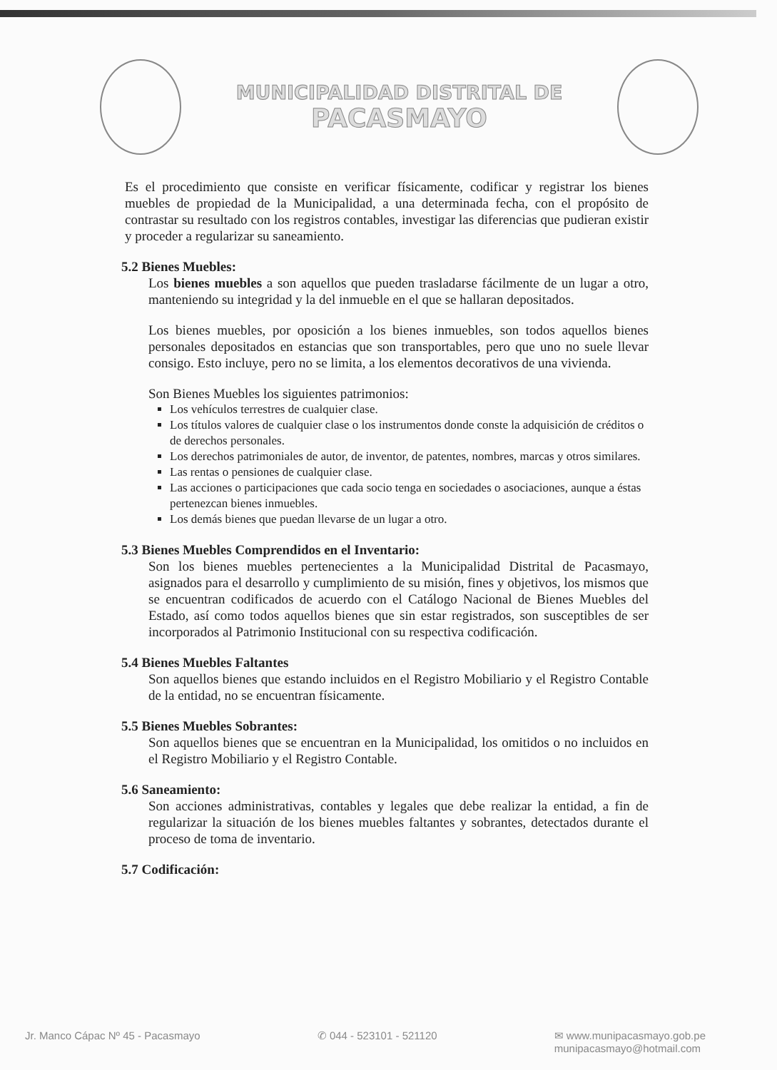MUNICIPALIDAD DISTRITAL DE
PACASMAYO
Es el procedimiento que consiste en verificar físicamente, codificar y registrar los bienes muebles de propiedad de la Municipalidad, a una determinada fecha, con el propósito de contrastar su resultado con los registros contables, investigar las diferencias que pudieran existir y proceder a regularizar su saneamiento.
5.2 Bienes Muebles:
Los bienes muebles a son aquellos que pueden trasladarse fácilmente de un lugar a otro, manteniendo su integridad y la del inmueble en el que se hallaran depositados.
Los bienes muebles, por oposición a los bienes inmuebles, son todos aquellos bienes personales depositados en estancias que son transportables, pero que uno no suele llevar consigo. Esto incluye, pero no se limita, a los elementos decorativos de una vivienda.
Son Bienes Muebles los siguientes patrimonios:
Los vehículos terrestres de cualquier clase.
Los títulos valores de cualquier clase o los instrumentos donde conste la adquisición de créditos o de derechos personales.
Los derechos patrimoniales de autor, de inventor, de patentes, nombres, marcas y otros similares.
Las rentas o pensiones de cualquier clase.
Las acciones o participaciones que cada socio tenga en sociedades o asociaciones, aunque a éstas pertenezcan bienes inmuebles.
Los demás bienes que puedan llevarse de un lugar a otro.
5.3 Bienes Muebles Comprendidos en el Inventario:
Son los bienes muebles pertenecientes a la Municipalidad Distrital de Pacasmayo, asignados para el desarrollo y cumplimiento de su misión, fines y objetivos, los mismos que se encuentran codificados de acuerdo con el Catálogo Nacional de Bienes Muebles del Estado, así como todos aquellos bienes que sin estar registrados, son susceptibles de ser incorporados al Patrimonio Institucional con su respectiva codificación.
5.4 Bienes Muebles Faltantes
Son aquellos bienes que estando incluidos en el Registro Mobiliario y el Registro Contable de la entidad, no se encuentran físicamente.
5.5 Bienes Muebles Sobrantes:
Son aquellos bienes que se encuentran en la Municipalidad, los omitidos o no incluidos en el Registro Mobiliario y el Registro Contable.
5.6 Saneamiento:
Son acciones administrativas, contables y legales que debe realizar la entidad, a fin de regularizar la situación de los bienes muebles faltantes y sobrantes, detectados durante el proceso de toma de inventario.
5.7 Codificación:
Jr. Manco Cápac Nº 45 - Pacasmayo ✆ 044 - 523101 - 521120 ✉ www.munipacasmayo.gob.pe
munipacasmayo@hotmail.com